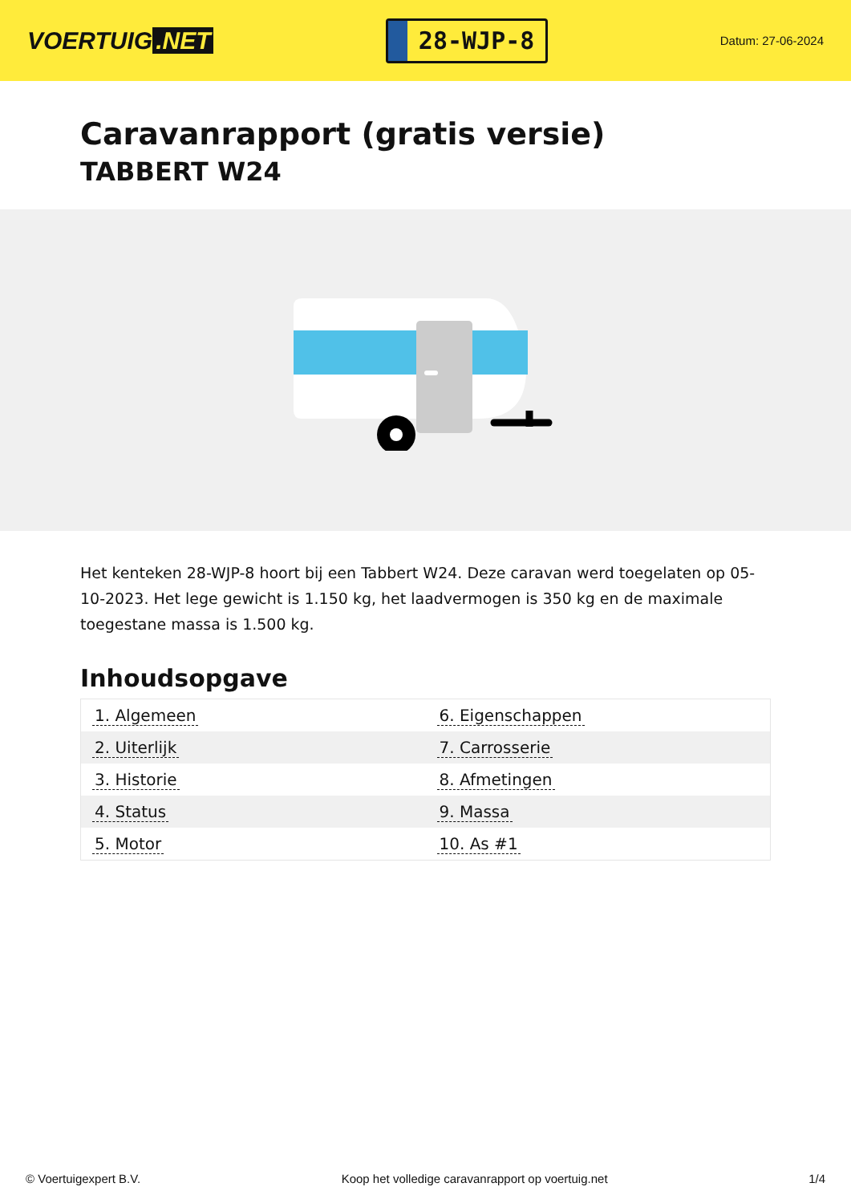VOERTUIG.NET
28-WJP-8
Datum: 27-06-2024
Caravanrapport (gratis versie)
TABBERT W24
Het kenteken 28-WJP-8 hoort bij een Tabbert W24. Deze caravan werd toegelaten op 05-10-2023. Het lege gewicht is 1.150 kg, het laadvermogen is 350 kg en de maximale toegestane massa is 1.500 kg.
Inhoudsopgave
| 1. Algemeen | 6. Eigenschappen |
| 2. Uiterlijk | 7. Carrosserie |
| 3. Historie | 8. Afmetingen |
| 4. Status | 9. Massa |
| 5. Motor | 10. As #1 |
© Voertuigexpert B.V. Koop het volledige caravanrapport op voertuig.net 1/4